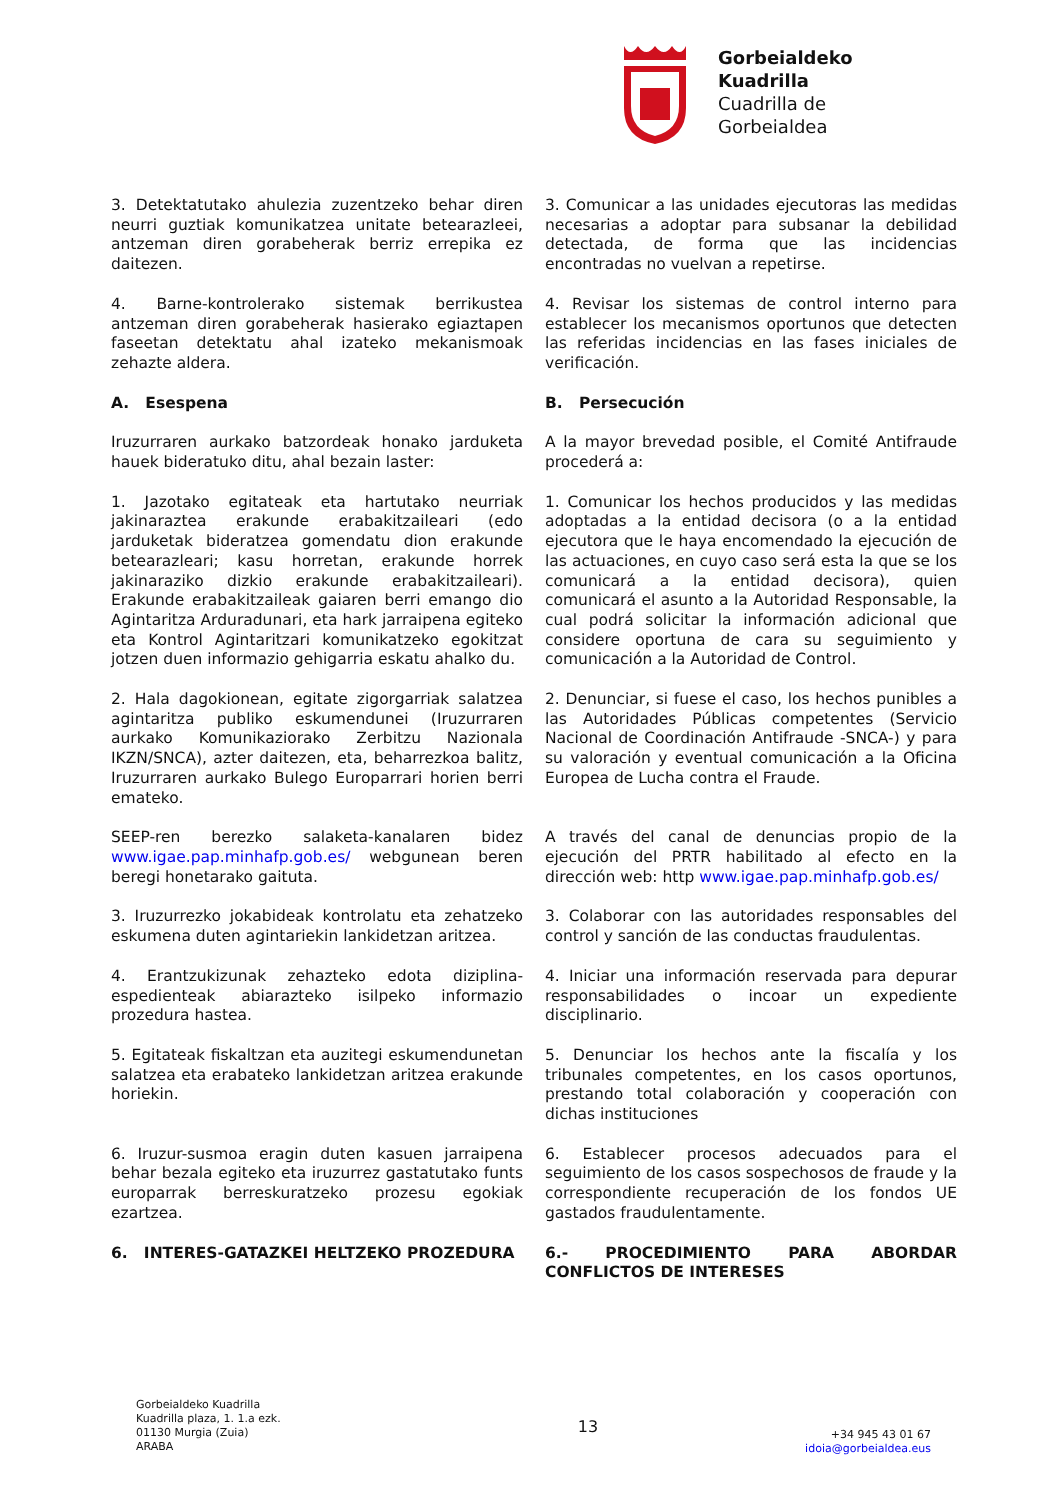Gorbeialdeko
Kuadrilla
Cuadrilla de
Gorbeialdea
3. Detektatutako ahulezia zuzentzeko behar diren neurri guztiak komunikatzea unitate betearazleei, antzeman diren gorabeherak berriz errepika ez daitezen.
3. Comunicar a las unidades ejecutoras las medidas necesarias a adoptar para subsanar la debilidad detectada, de forma que las incidencias encontradas no vuelvan a repetirse.
4. Barne-kontrolerako sistemak berrikustea antzeman diren gorabeherak hasierako egiaztapen faseetan detektatu ahal izateko mekanismoak zehazte aldera.
4. Revisar los sistemas de control interno para establecer los mecanismos oportunos que detecten las referidas incidencias en las fases iniciales de verificación.
A. Esespena B. Persecución
Iruzurraren aurkako batzordeak honako jarduketa hauek bideratuko ditu, ahal bezain laster:
A la mayor brevedad posible, el Comité Antifraude procederá a:
1. Jazotako egitateak eta hartutako neurriak jakinaraztea erakunde erabakitzaileari (edo jarduketak bideratzea gomendatu dion erakunde betearazleari; kasu horretan, erakunde horrek jakinaraziko dizkio erakunde erabakitzaileari). Erakunde erabakitzaileak gaiaren berri emango dio Agintaritza Arduradunari, eta hark jarraipena egiteko eta Kontrol Agintaritzari komunikatzeko egokitzat jotzen duen informazio gehigarria eskatu ahalko du.
1. Comunicar los hechos producidos y las medidas adoptadas a la entidad decisora (o a la entidad ejecutora que le haya encomendado la ejecución de las actuaciones, en cuyo caso será esta la que se los comunicará a la entidad decisora), quien comunicará el asunto a la Autoridad Responsable, la cual podrá solicitar la información adicional que considere oportuna de cara su seguimiento y comunicación a la Autoridad de Control.
2. Hala dagokionean, egitate zigorgarriak salatzea agintaritza publiko eskumendunei (Iruzurraren aurkako Komunikaziorako Zerbitzu Nazionala IKZN/SNCA), azter daitezen, eta, beharrezkoa balitz, Iruzurraren aurkako Bulego Europarrari horien berri emateko.
2. Denunciar, si fuese el caso, los hechos punibles a las Autoridades Públicas competentes (Servicio Nacional de Coordinación Antifraude -SNCA-) y para su valoración y eventual comunicación a la Oficina Europea de Lucha contra el Fraude.
SEEP-ren berezko salaketa-kanalaren bidez www.igae.pap.minhafp.gob.es/ webgunean beren beregi honetarako gaituta.
A través del canal de denuncias propio de la ejecución del PRTR habilitado al efecto en la dirección web: http www.igae.pap.minhafp.gob.es/
3. Iruzurrezko jokabideak kontrolatu eta zehatzeko eskumena duten agintariekin lankidetzan aritzea.
3. Colaborar con las autoridades responsables del control y sanción de las conductas fraudulentas.
4. Erantzukizunak zehazteko edota diziplina-espedienteak abiarazteko isilpeko informazio prozedura hastea.
4. Iniciar una información reservada para depurar responsabilidades o incoar un expediente disciplinario.
5. Egitateak fiskaltzan eta auzitegi eskumendunetan salatzea eta erabateko lankidetzan aritzea erakunde horiekin.
5. Denunciar los hechos ante la fiscalía y los tribunales competentes, en los casos oportunos, prestando total colaboración y cooperación con dichas instituciones
6. Iruzur-susmoa eragin duten kasuen jarraipena behar bezala egiteko eta iruzurrez gastatutako funts europarrak berreskuratzeko prozesu egokiak ezartzea.
6. Establecer procesos adecuados para el seguimiento de los casos sospechosos de fraude y la correspondiente recuperación de los fondos UE gastados fraudulentamente.
6. INTERES-GATAZKEI HELTZEKO PROZEDURA 6.- PROCEDIMIENTO PARA ABORDAR CONFLICTOS DE INTERESES
Gorbeialdeko Kuadrilla
Kuadrilla plaza, 1. 1.a ezk.
01130 Murgia (Zuia)
ARABA
13
+34 945 43 01 67
idoia@gorbeialdea.eus